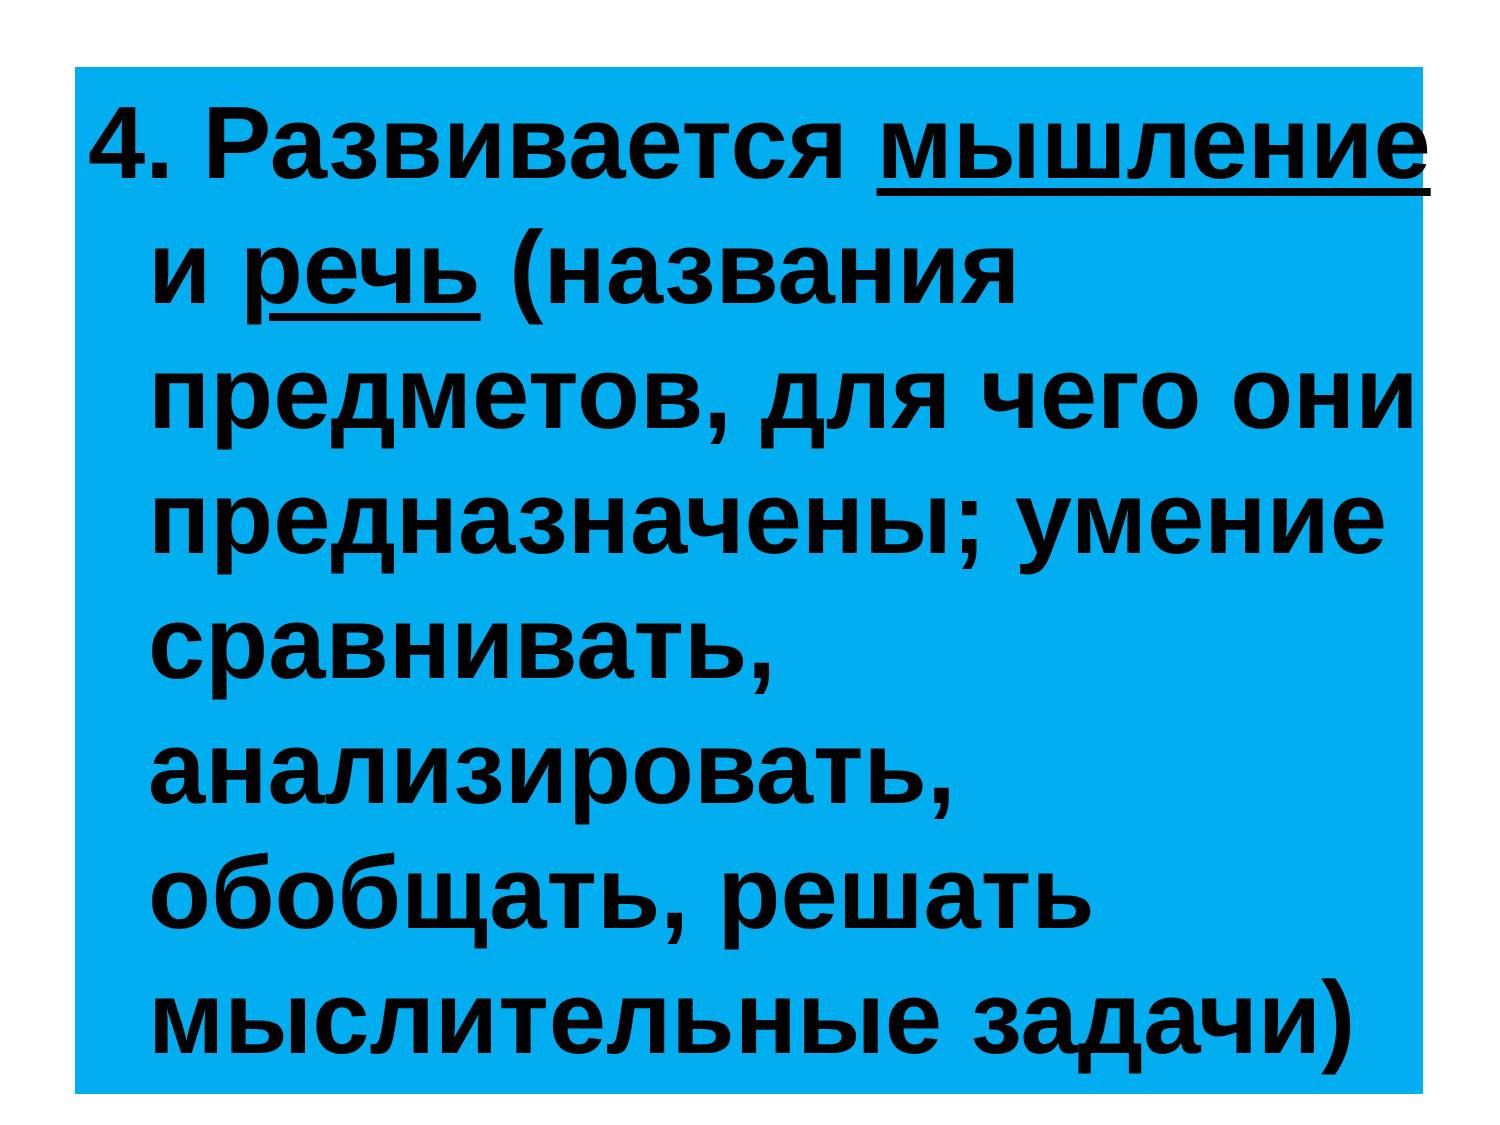4. Развивается мышление и речь (названия предметов, для чего они предназначены; умение сравнивать, анализировать, обобщать, решать мыслительные задачи)